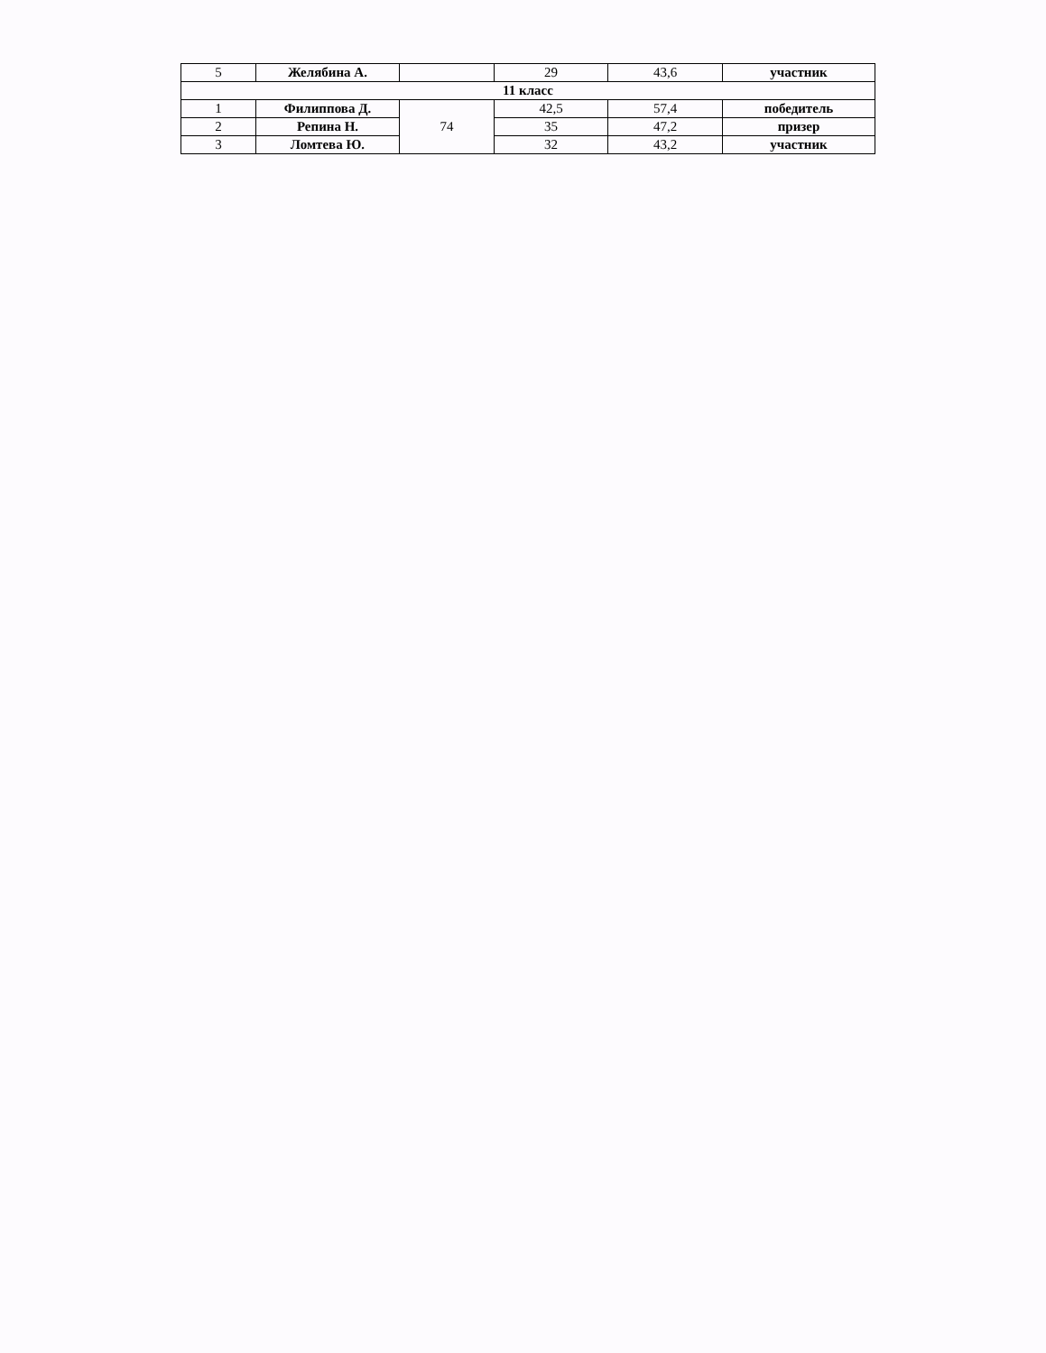| 5 | Желябина А. | | 29 | 43,6 | участник |
| 11 класс | | | | | |
| 1 | Филиппова Д. | 74 | 42,5 | 57,4 | победитель |
| 2 | Репина Н. | | 35 | 47,2 | призер |
| 3 | Ломтева Ю. | | 32 | 43,2 | участник |